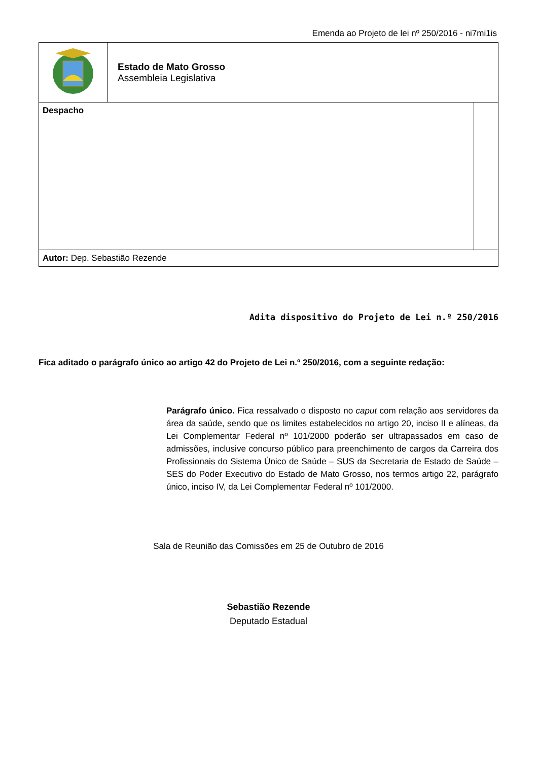Emenda ao Projeto de lei nº 250/2016 - ni7mi1is
| | Estado de Mato Grosso Assembleia Legislativa | |
| Despacho | | |
| Autor: Dep. Sebastião Rezende | | |
Adita dispositivo do Projeto de Lei n.º 250/2016
Fica aditado o parágrafo único ao artigo 42 do Projeto de Lei n.º 250/2016, com a seguinte redação:
Parágrafo único. Fica ressalvado o disposto no caput com relação aos servidores da área da saúde, sendo que os limites estabelecidos no artigo 20, inciso II e alíneas, da Lei Complementar Federal nº 101/2000 poderão ser ultrapassados em caso de admissões, inclusive concurso público para preenchimento de cargos da Carreira dos Profissionais do Sistema Único de Saúde – SUS da Secretaria de Estado de Saúde – SES do Poder Executivo do Estado de Mato Grosso, nos termos artigo 22, parágrafo único, inciso IV, da Lei Complementar Federal nº 101/2000.
Sala de Reunião das Comissões em 25 de Outubro de 2016
Sebastião Rezende
Deputado Estadual